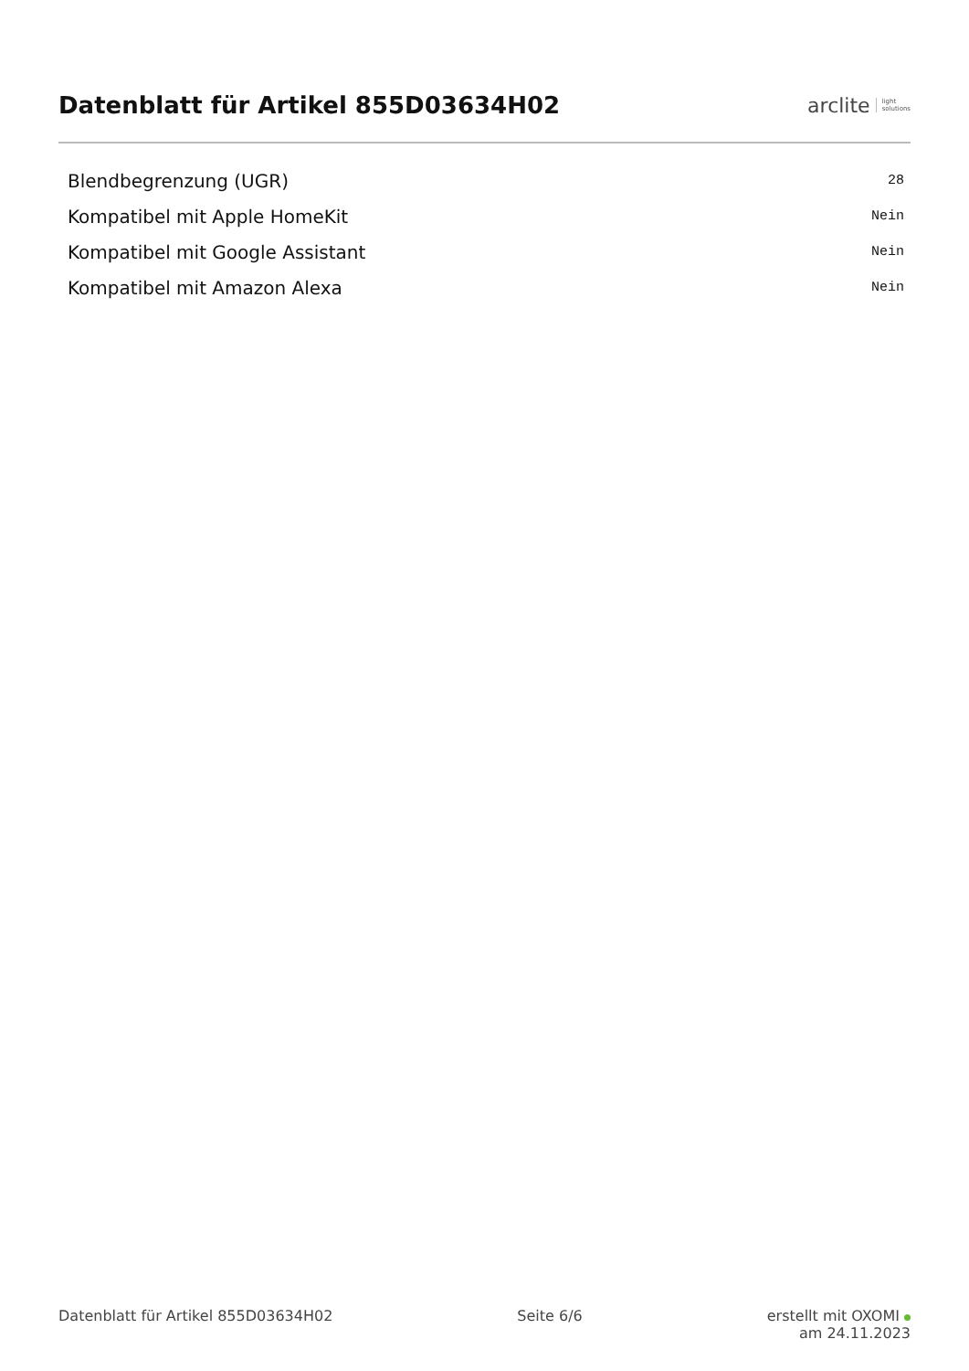Datenblatt für Artikel 855D03634H02
arclite light
solutions
| Blendbegrenzung (UGR) | 28 |
| Kompatibel mit Apple HomeKit | Nein |
| Kompatibel mit Google Assistant | Nein |
| Kompatibel mit Amazon Alexa | Nein |
Datenblatt für Artikel 855D03634H02
Seite 6/6 erstellt mit OXOMI
am 24.11.2023